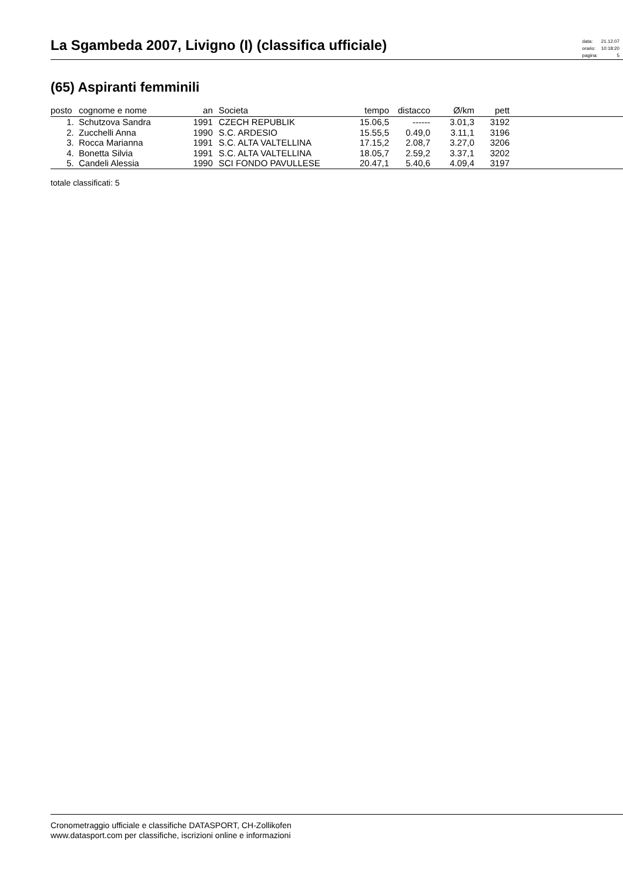La Sgambeda 2007, Livigno (I) (classifica ufficiale)
| data: | 21.12.07 |
| orario: | 10:18:20 |
| pagina: | 5 |
(65) Aspiranti femminili
| posto | cognome e nome | an | | Societa | tempo | distacco | Ø/km | pett | |
| --- | --- | --- | --- | --- | --- | --- | --- | --- | --- |
| 1. | Schutzova Sandra | 1991 | | CZECH REPUBLIK | 15.06,5 | ------ | 3.01,3 | 3192 | |
| 2. | Zucchelli Anna | 1990 | | S.C. ARDESIO | 15.55,5 | 0.49,0 | 3.11,1 | 3196 | |
| 3. | Rocca Marianna | 1991 | | S.C. ALTA VALTELLINA | 17.15,2 | 2.08,7 | 3.27,0 | 3206 | |
| 4. | Bonetta Silvia | 1991 | | S.C. ALTA VALTELLINA | 18.05,7 | 2.59,2 | 3.37,1 | 3202 | |
| 5. | Candeli Alessia | 1990 | | SCI FONDO PAVULLESE | 20.47,1 | 5.40,6 | 4.09,4 | 3197 | |
totale classificati: 5
Cronometraggio ufficiale e classifiche DATASPORT, CH-Zollikofen
www.datasport.com per classifiche, iscrizioni online e informazioni